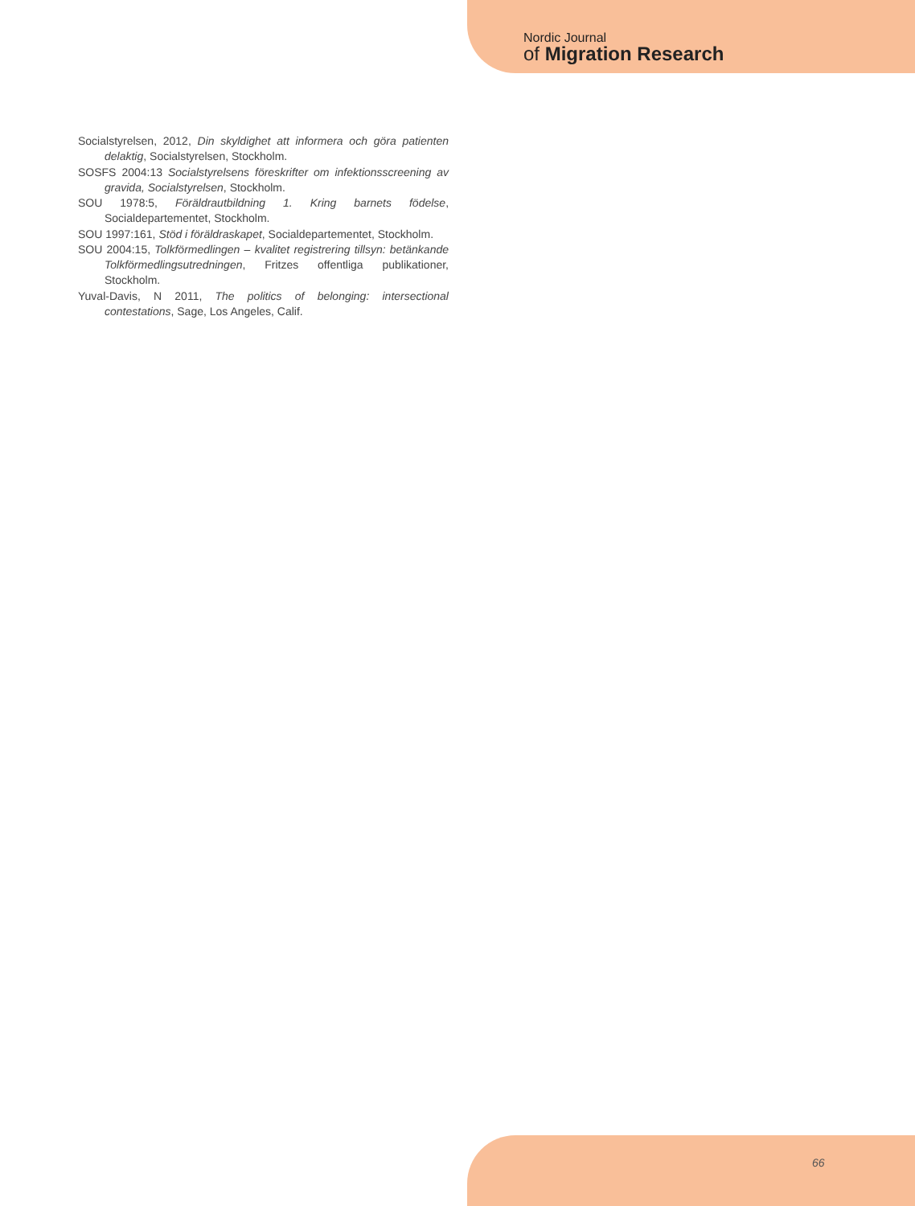Nordic Journal
of Migration Research
Socialstyrelsen, 2012, Din skyldighet att informera och göra patienten delaktig, Socialstyrelsen, Stockholm.
SOSFS 2004:13 Socialstyrelsens föreskrifter om infektionsscreening av gravida, Socialstyrelsen, Stockholm.
SOU 1978:5, Föräldrautbildning 1. Kring barnets födelse, Socialdepartementet, Stockholm.
SOU 1997:161, Stöd i föräldraskapet, Socialdepartementet, Stockholm.
SOU 2004:15, Tolkförmedlingen – kvalitet registrering tillsyn: betänkande Tolkförmedlingsutredningen, Fritzes offentliga publikationer, Stockholm.
Yuval-Davis, N 2011, The politics of belonging: intersectional contestations, Sage, Los Angeles, Calif.
66